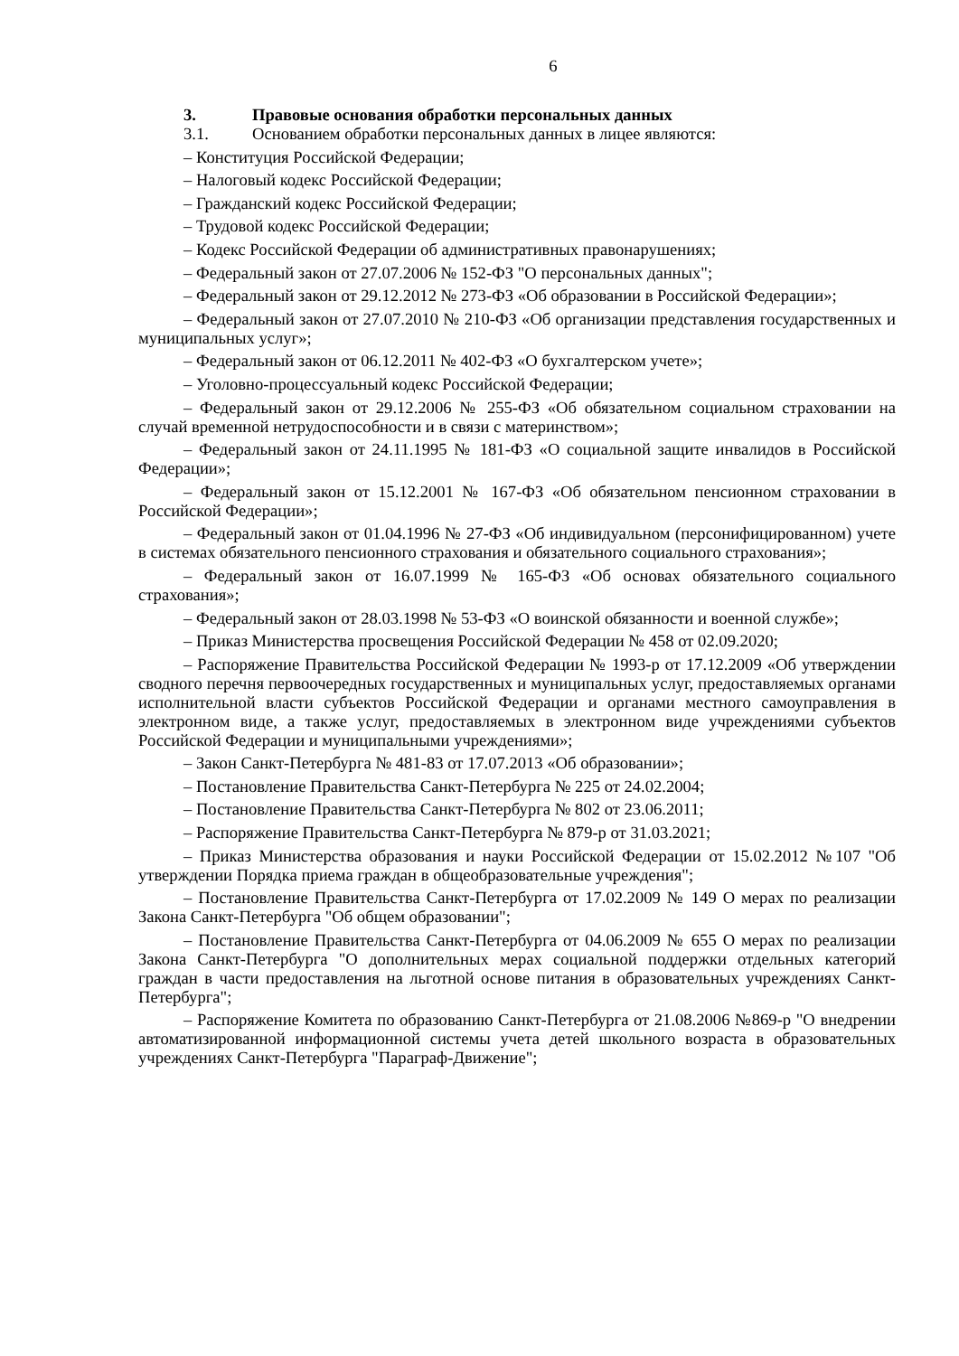6
3. Правовые основания обработки персональных данных
3.1. Основанием обработки персональных данных в лицее являются:
– Конституция Российской Федерации;
– Налоговый кодекс Российской Федерации;
– Гражданский кодекс Российской Федерации;
– Трудовой кодекс Российской Федерации;
– Кодекс Российской Федерации об административных правонарушениях;
– Федеральный закон от 27.07.2006 № 152-ФЗ "О персональных данных";
– Федеральный закон от 29.12.2012 № 273-ФЗ «Об образовании в Российской Федерации»;
– Федеральный закон от 27.07.2010 № 210-ФЗ «Об организации представления государственных и муниципальных услуг»;
– Федеральный закон от 06.12.2011 № 402-ФЗ «О бухгалтерском учете»;
– Уголовно-процессуальный кодекс Российской Федерации;
– Федеральный закон от 29.12.2006 № 255-ФЗ «Об обязательном социальном страховании на случай временной нетрудоспособности и в связи с материнством»;
– Федеральный закон от 24.11.1995 № 181-ФЗ «О социальной защите инвалидов в Российской Федерации»;
– Федеральный закон от 15.12.2001 № 167-ФЗ «Об обязательном пенсионном страховании в Российской Федерации»;
– Федеральный закон от 01.04.1996 № 27-ФЗ «Об индивидуальном (персонифицированном) учете в системах обязательного пенсионного страхования и обязательного социального страхования»;
– Федеральный закон от 16.07.1999 № 165-ФЗ «Об основах обязательного социального страхования»;
– Федеральный закон от 28.03.1998 № 53-ФЗ «О воинской обязанности и военной службе»;
– Приказ Министерства просвещения Российской Федерации № 458 от 02.09.2020;
– Распоряжение Правительства Российской Федерации № 1993-р от 17.12.2009 «Об утверждении сводного перечня первоочередных государственных и муниципальных услуг, предоставляемых органами исполнительной власти субъектов Российской Федерации и органами местного самоуправления в электронном виде, а также услуг, предоставляемых в электронном виде учреждениями субъектов Российской Федерации и муниципальными учреждениями»;
– Закон Санкт-Петербурга № 481-83 от 17.07.2013 «Об образовании»;
– Постановление Правительства Санкт-Петербурга № 225 от 24.02.2004;
– Постановление Правительства Санкт-Петербурга № 802 от 23.06.2011;
– Распоряжение Правительства Санкт-Петербурга № 879-р от 31.03.2021;
– Приказ Министерства образования и науки Российской Федерации от 15.02.2012 №107 "Об утверждении Порядка приема граждан в общеобразовательные учреждения";
– Постановление Правительства Санкт-Петербурга от 17.02.2009 № 149 О мерах по реализации Закона Санкт-Петербурга "Об общем образовании";
– Постановление Правительства Санкт-Петербурга от 04.06.2009 № 655 О мерах по реализации Закона Санкт-Петербурга "О дополнительных мерах социальной поддержки отдельных категорий граждан в части предоставления на льготной основе питания в образовательных учреждениях Санкт-Петербурга";
– Распоряжение Комитета по образованию Санкт-Петербурга от 21.08.2006 №869-р "О внедрении автоматизированной информационной системы учета детей школьного возраста в образовательных учреждениях Санкт-Петербурга "Параграф-Движение";